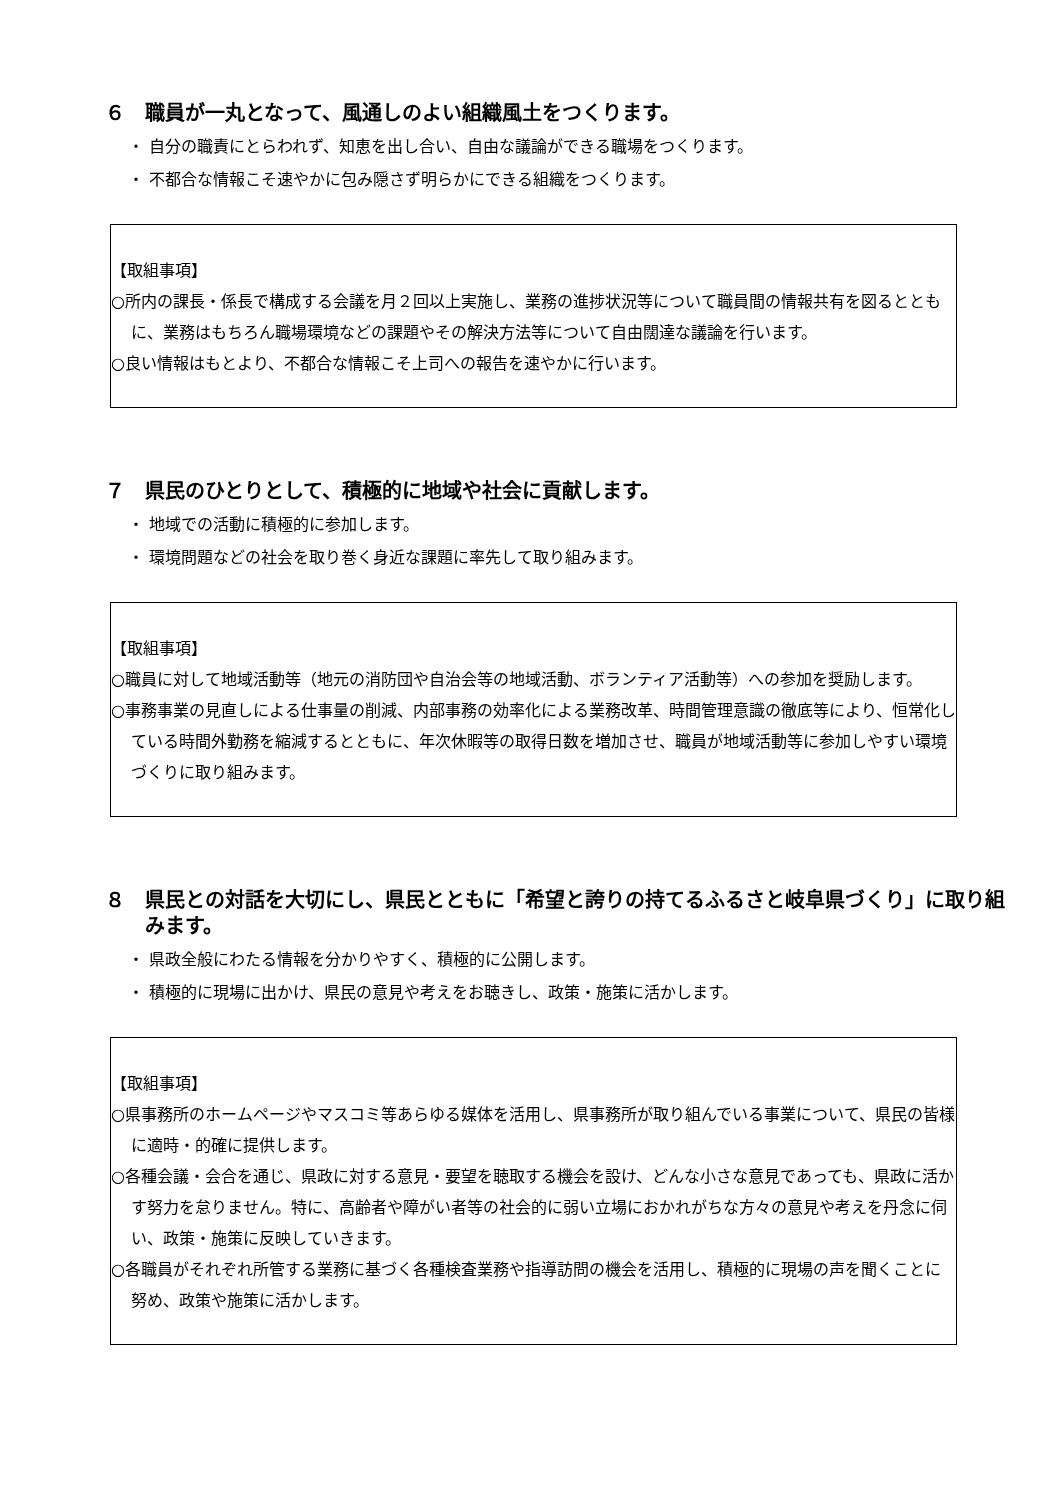６　職員が一丸となって、風通しのよい組織風土をつくります。
・ 自分の職責にとらわれず、知恵を出し合い、自由な議論ができる職場をつくります。
・ 不都合な情報こそ速やかに包み隠さず明らかにできる組織をつくります。
【取組事項】
○所内の課長・係長で構成する会議を月２回以上実施し、業務の進捗状況等について職員間の情報共有を図るとともに、業務はもちろん職場環境などの課題やその解決方法等について自由闊達な議論を行います。
○良い情報はもとより、不都合な情報こそ上司への報告を速やかに行います。
７　県民のひとりとして、積極的に地域や社会に貢献します。
・ 地域での活動に積極的に参加します。
・ 環境問題などの社会を取り巻く身近な課題に率先して取り組みます。
【取組事項】
○職員に対して地域活動等（地元の消防団や自治会等の地域活動、ボランティア活動等）への参加を奨励します。
○事務事業の見直しによる仕事量の削減、内部事務の効率化による業務改革、時間管理意識の徹底等により、恒常化している時間外勤務を縮減するとともに、年次休暇等の取得日数を増加させ、職員が地域活動等に参加しやすい環境づくりに取り組みます。
８　県民との対話を大切にし、県民とともに「希望と誇りの持てるふるさと岐阜県づくり」に取り組みます。
・ 県政全般にわたる情報を分かりやすく、積極的に公開します。
・ 積極的に現場に出かけ、県民の意見や考えをお聴きし、政策・施策に活かします。
【取組事項】
○県事務所のホームページやマスコミ等あらゆる媒体を活用し、県事務所が取り組んでいる事業について、県民の皆様に適時・的確に提供します。
○各種会議・会合を通じ、県政に対する意見・要望を聴取する機会を設け、どんな小さな意見であっても、県政に活かす努力を怠りません。特に、高齢者や障がい者等の社会的に弱い立場におかれがちな方々の意見や考えを丹念に伺い、政策・施策に反映していきます。
○各職員がそれぞれ所管する業務に基づく各種検査業務や指導訪問の機会を活用し、積極的に現場の声を聞くことに努め、政策や施策に活かします。